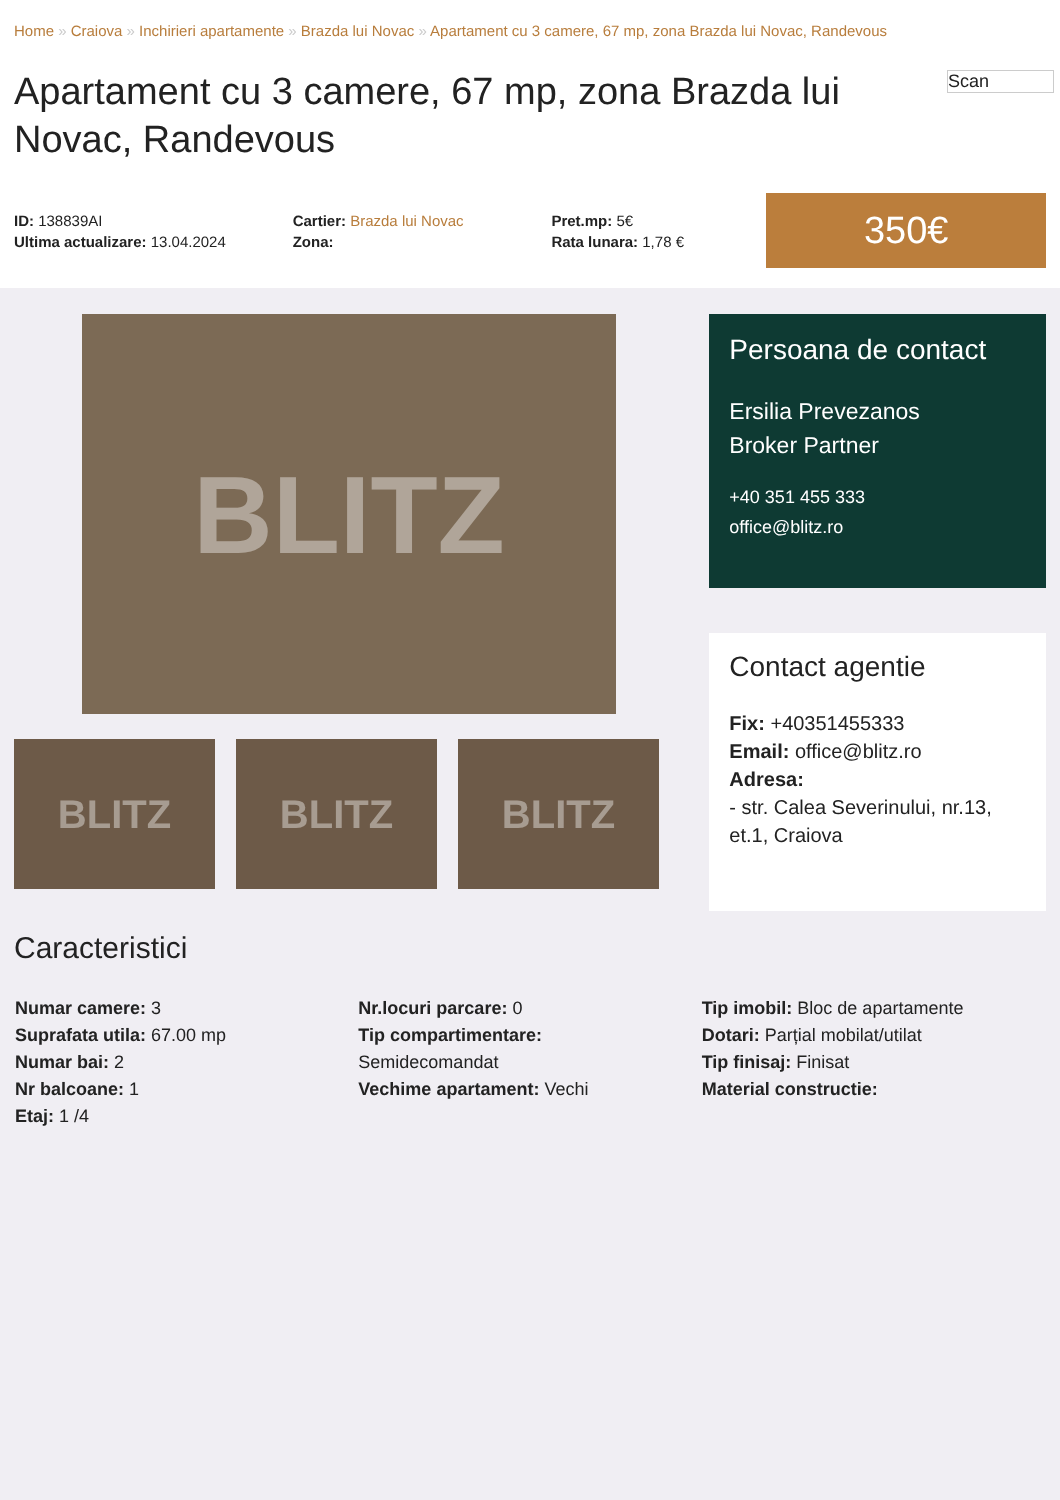Home » Craiova » Inchirieri apartamente » Brazda lui Novac » Apartament cu 3 camere, 67 mp, zona Brazda lui Novac, Randevous
Scan
Apartament cu 3 camere, 67 mp, zona Brazda lui Novac, Randevous
ID: 138839AI
Ultima actualizare: 13.04.2024
Cartier: Brazda lui Novac
Zona:
Pret.mp: 5€
Rata lunara: 1,78 €
350€
BLITZ
BLITZ BLITZ BLITZ
Persoana de contact
Ersilia Prevezanos
Broker Partner
+40 351 455 333
office@blitz.ro
Contact agentie
Fix: +40351455333
Email: office@blitz.ro
Adresa:
- str. Calea Severinului, nr.13, et.1, Craiova
Caracteristici
Numar camere: 3
Suprafata utila: 67.00 mp
Numar bai: 2
Nr balcoane: 1
Etaj: 1 /4
Nr.locuri parcare: 0
Tip compartimentare:
Semidecomandat
Vechime apartament: Vechi
Tip imobil: Bloc de apartamente
Dotari: Parțial mobilat/utilat
Tip finisaj: Finisat
Material constructie: